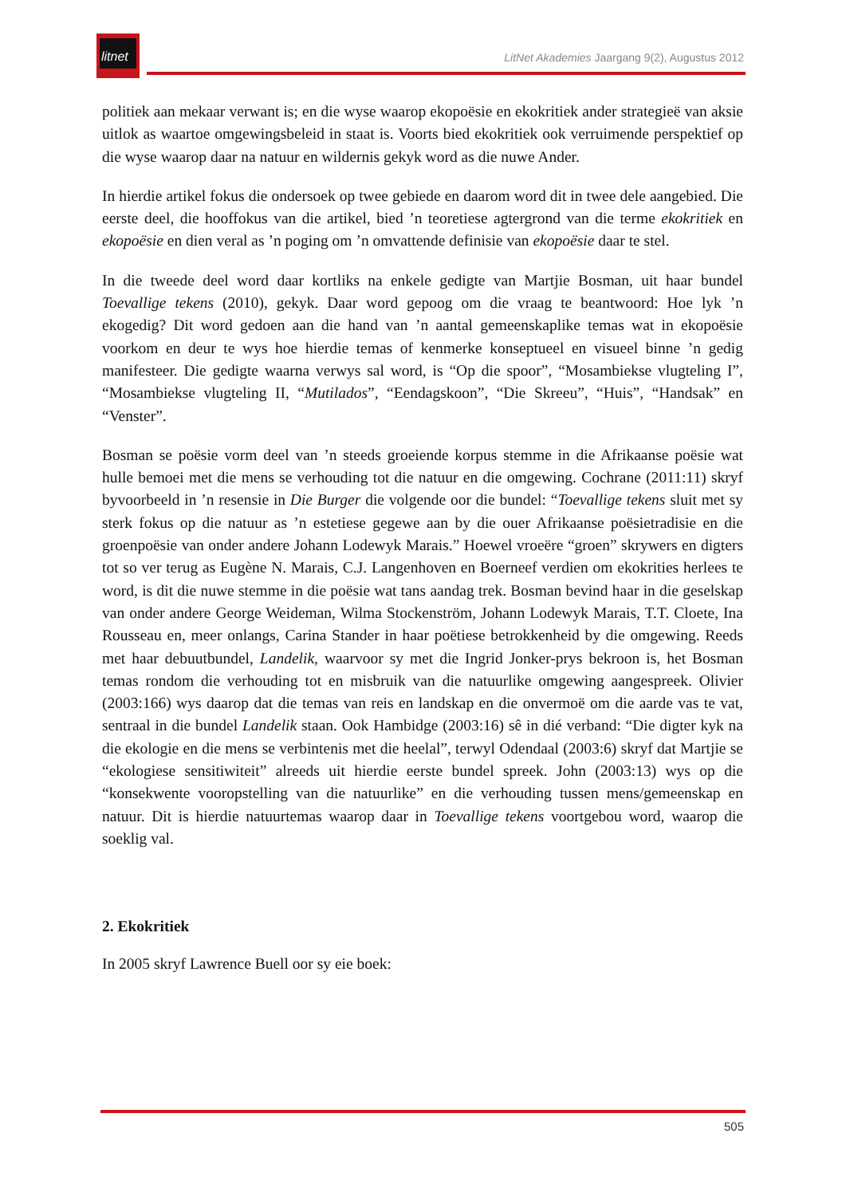litnet
LitNet Akademies Jaargang 9(2), Augustus 2012
politiek aan mekaar verwant is; en die wyse waarop ekopoësie en ekokritiek ander strategieë van aksie uitlok as waartoe omgewingsbeleid in staat is. Voorts bied ekokritiek ook verruimende perspektief op die wyse waarop daar na natuur en wildernis gekyk word as die nuwe Ander.
In hierdie artikel fokus die ondersoek op twee gebiede en daarom word dit in twee dele aangebied. Die eerste deel, die hooffokus van die artikel, bied ’n teoretiese agtergrond van die terme ekokritiek en ekopoësie en dien veral as ’n poging om ’n omvattende definisie van ekopoësie daar te stel.
In die tweede deel word daar kortliks na enkele gedigte van Martjie Bosman, uit haar bundel Toevallige tekens (2010), gekyk. Daar word gepoog om die vraag te beantwoord: Hoe lyk ’n ekogedig? Dit word gedoen aan die hand van ’n aantal gemeenskaplike temas wat in ekopoësie voorkom en deur te wys hoe hierdie temas of kenmerke konseptueel en visueel binne ’n gedig manifesteer. Die gedigte waarna verwys sal word, is “Op die spoor”, “Mosambiekse vlugteling I”, “Mosambiekse vlugteling II, “Mutilados”, “Eendagskoon”, “Die Skreeu”, “Huis”, “Handsak” en “Venster”.
Bosman se poësie vorm deel van ’n steeds groeiende korpus stemme in die Afrikaanse poësie wat hulle bemoei met die mens se verhouding tot die natuur en die omgewing. Cochrane (2011:11) skryf byvoorbeeld in ’n resensie in Die Burger die volgende oor die bundel: “Toevallige tekens sluit met sy sterk fokus op die natuur as ’n estetiese gegewe aan by die ouer Afrikaanse poësietradisie en die groenpoësie van onder andere Johann Lodewyk Marais.” Hoewel vroeëre “groen” skrywers en digters tot so ver terug as Eugène N. Marais, C.J. Langenhoven en Boerneef verdien om ekokrities herlees te word, is dit die nuwe stemme in die poësie wat tans aandag trek. Bosman bevind haar in die geselskap van onder andere George Weideman, Wilma Stockenström, Johann Lodewyk Marais, T.T. Cloete, Ina Rousseau en, meer onlangs, Carina Stander in haar poëtiese betrokkenheid by die omgewing. Reeds met haar debuutbundel, Landelik, waarvoor sy met die Ingrid Jonker-prys bekroon is, het Bosman temas rondom die verhouding tot en misbruik van die natuurlike omgewing aangespreek. Olivier (2003:166) wys daarop dat die temas van reis en landskap en die onvermoë om die aarde vas te vat, sentraal in die bundel Landelik staan. Ook Hambidge (2003:16) sê in dié verband: “Die digter kyk na die ekologie en die mens se verbintenis met die heelal”, terwyl Odendaal (2003:6) skryf dat Martjie se “ekologiese sensitiwiteit” alreeds uit hierdie eerste bundel spreek. John (2003:13) wys op die “konsekwente vooropstelling van die natuurlike” en die verhouding tussen mens/gemeenskap en natuur. Dit is hierdie natuurtemas waarop daar in Toevallige tekens voortgebou word, waarop die soeklig val.
2. Ekokritiek
In 2005 skryf Lawrence Buell oor sy eie boek:
505